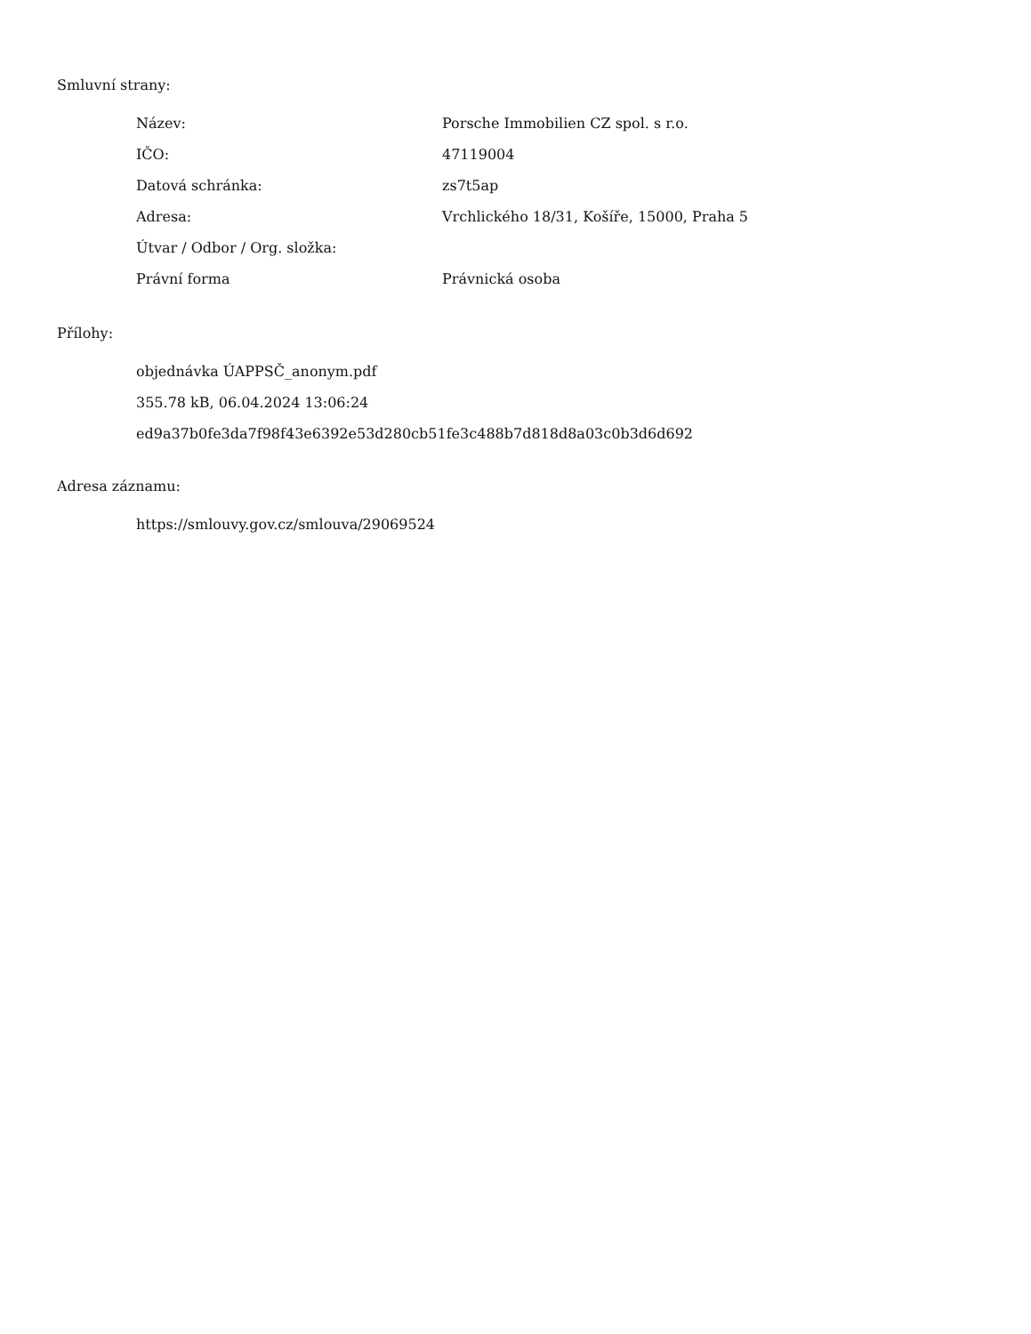Smluvní strany:
| Název: | Porsche Immobilien CZ spol. s r.o. |
| IČO: | 47119004 |
| Datová schránka: | zs7t5ap |
| Adresa: | Vrchlického 18/31, Košíře, 15000, Praha 5 |
| Útvar / Odbor / Org. složka: | |
| Právní forma | Právnická osoba |
Přílohy:
objednávka ÚAPPSČ_anonym.pdf
355.78 kB, 06.04.2024 13:06:24
ed9a37b0fe3da7f98f43e6392e53d280cb51fe3c488b7d818d8a03c0b3d6d692
Adresa záznamu:
https://smlouvy.gov.cz/smlouva/29069524